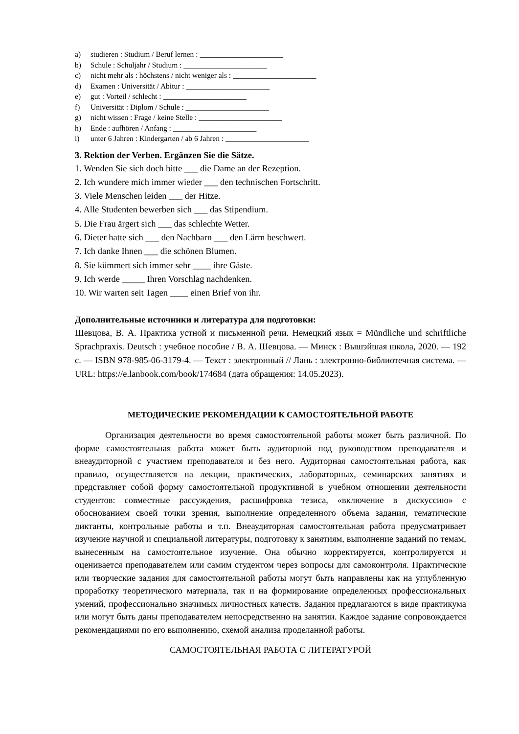a) studieren : Studium / Beruf lernen : ______________________
b) Schule : Schuljahr / Studium : ______________________
c) nicht mehr als : höchstens / nicht weniger als : ______________________
d) Examen : Universität / Abitur : ______________________
e) gut : Vorteil / schlecht : ______________________
f) Universität : Diplom / Schule : ______________________
g) nicht wissen : Frage / keine Stelle : ______________________
h) Ende : aufhören / Anfang : ______________________
i) unter 6 Jahren : Kindergarten / ab 6 Jahren : ______________________
3. Rektion der Verben. Ergänzen Sie die Sätze.
1. Wenden Sie sich doch bitte ___ die Dame an der Rezeption.
2. Ich wundere mich immer wieder ___ den technischen Fortschritt.
3. Viele Menschen leiden ___ der Hitze.
4. Alle Studenten bewerben sich ___ das Stipendium.
5. Die Frau ärgert sich ___ das schlechte Wetter.
6. Dieter hatte sich ___ den Nachbarn ___ den Lärm beschwert.
7. Ich danke Ihnen ___ die schönen Blumen.
8. Sie kümmert sich immer sehr ____ ihre Gäste.
9. Ich werde _____ Ihren Vorschlag nachdenken.
10. Wir warten seit Tagen ____ einen Brief von ihr.
Дополнительные источники и литература для подготовки:
Шевцова, В. А. Практика устной и письменной речи. Немецкий язык = Mündliche und schriftliche Sprachpraxis. Deutsch : учебное пособие / В. А. Шевцова. — Минск : Вышэйшая школа, 2020. — 192 с. — ISBN 978-985-06-3179-4. — Текст : электронный // Лань : электронно-библиотечная система. — URL: https://e.lanbook.com/book/174684 (дата обращения: 14.05.2023).
МЕТОДИЧЕСКИЕ РЕКОМЕНДАЦИИ К САМОСТОЯТЕЛЬНОЙ РАБОТЕ
Организация деятельности во время самостоятельной работы может быть различной. По форме самостоятельная работа может быть аудиторной под руководством преподавателя и внеаудиторной с участием преподавателя и без него. Аудиторная самостоятельная работа, как правило, осуществляется на лекции, практических, лабораторных, семинарских занятиях и представляет собой форму самостоятельной продуктивной в учебном отношении деятельности студентов: совместные рассуждения, расшифровка тезиса, «включение в дискуссию» с обоснованием своей точки зрения, выполнение определенного объема задания, тематические диктанты, контрольные работы и т.п. Внеаудиторная самостоятельная работа предусматривает изучение научной и специальной литературы, подготовку к занятиям, выполнение заданий по темам, вынесенным на самостоятельное изучение. Она обычно корректируется, контролируется и оценивается преподавателем или самим студентом через вопросы для самоконтроля. Практические или творческие задания для самостоятельной работы могут быть направлены как на углубленную проработку теоретического материала, так и на формирование определенных профессиональных умений, профессионально значимых личностных качеств. Задания предлагаются в виде практикума или могут быть даны преподавателем непосредственно на занятии. Каждое задание сопровождается рекомендациями по его выполнению, схемой анализа проделанной работы.
САМОСТОЯТЕЛЬНАЯ РАБОТА С ЛИТЕРАТУРОЙ